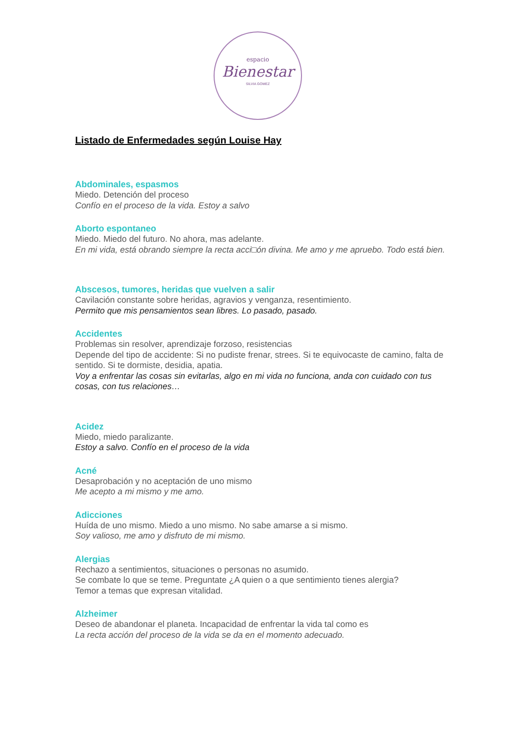espacio
Bienestar
SILVIA GOMEZ
Listado de Enfermedades según Louise Hay
Abdominales, espasmos
Miedo. Detención del proceso
Confío en el proceso de la vida. Estoy a salvo
Aborto espontaneo
Miedo. Miedo del futuro. No ahora, mas adelante.
En mi vida, está obrando siempre la recta acci□ón divina. Me amo y me apruebo. Todo está bien.
Abscesos, tumores, heridas que vuelven a salir
Cavilación constante sobre heridas, agravios y venganza, resentimiento.
Permito que mis pensamientos sean libres. Lo pasado, pasado.
Accidentes
Problemas sin resolver, aprendizaje forzoso, resistencias
Depende del tipo de accidente: Si no pudiste frenar, strees. Si te equivocaste de camino, falta de sentido. Si te dormiste, desidia, apatia.
Voy a enfrentar las cosas sin evitarlas, algo en mi vida no funciona, anda con cuidado con tus cosas, con tus relaciones…
Acidez
Miedo, miedo paralizante.
Estoy a salvo. Confío en el proceso de la vida
Acné
Desaprobación y no aceptación de uno mismo
Me acepto a mi mismo y me amo.
Adicciones
Huída de uno mismo. Miedo a uno mismo. No sabe amarse a si mismo.
Soy valioso, me amo y disfruto de mi mismo.
Alergias
Rechazo a sentimientos, situaciones o personas no asumido.
Se combate lo que se teme. Preguntate ¿A quien o a que sentimiento tienes alergia?
Temor a temas que expresan vitalidad.
Alzheimer
Deseo de abandonar el planeta. Incapacidad de enfrentar la vida tal como es
La recta acción del proceso de la vida se da en el momento adecuado.